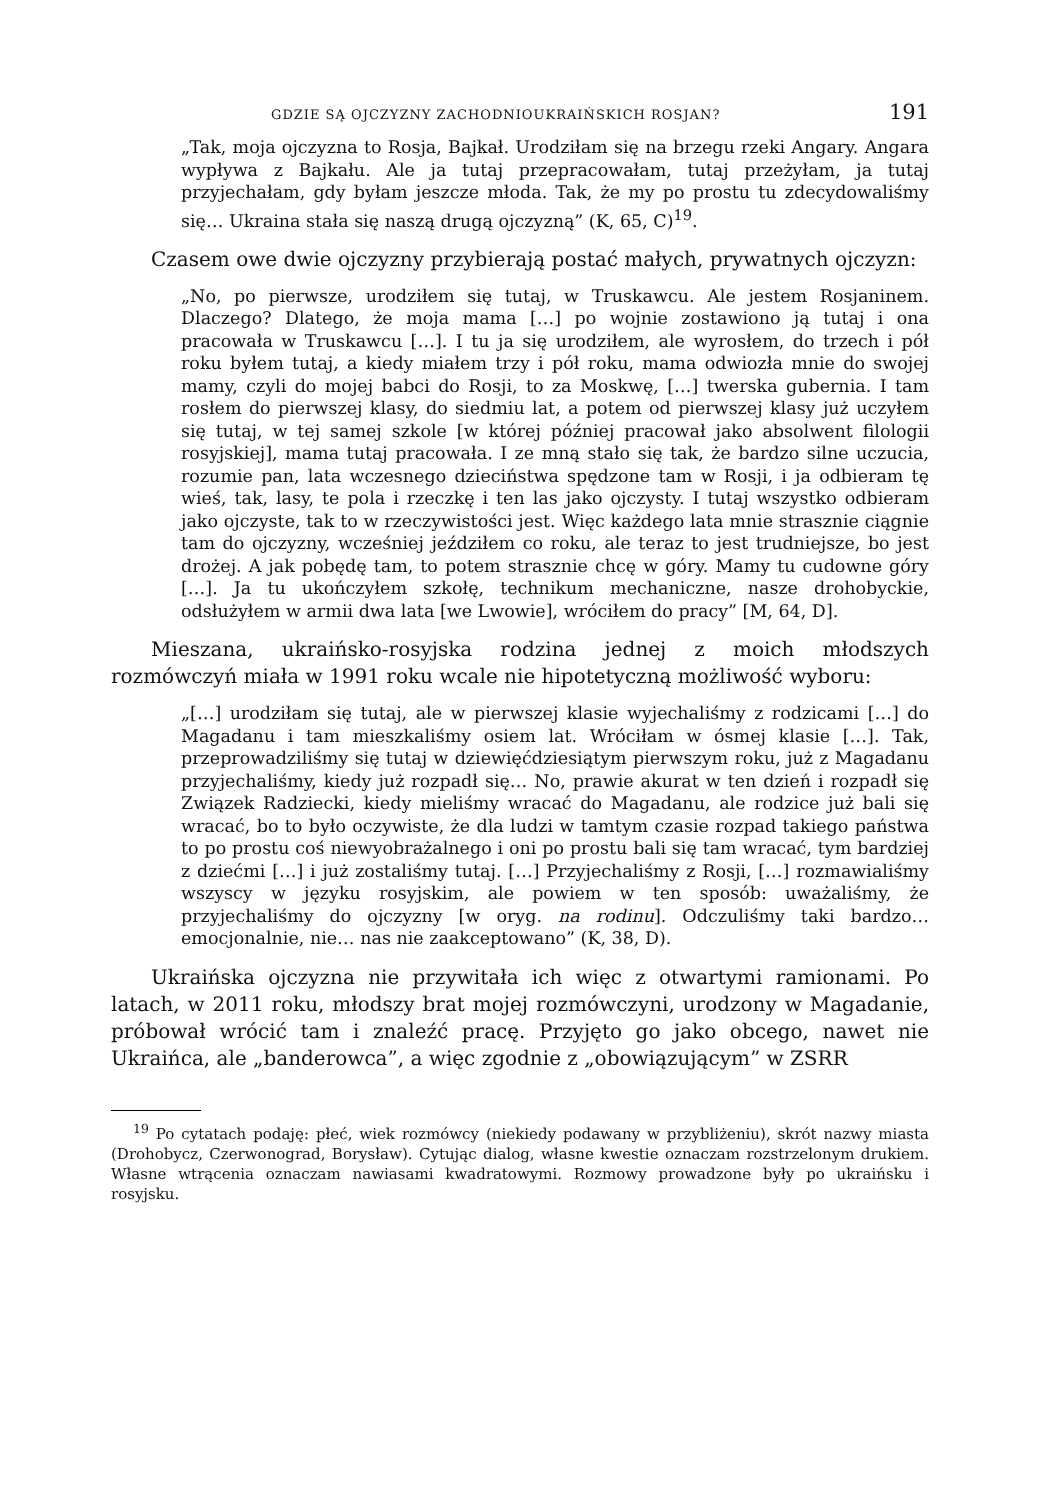GDZIE SĄ OJCZYZNY ZACHODNIOUKRAIŃSKICH ROSJAN? 191
„Tak, moja ojczyzna to Rosja, Bajkał. Urodziłam się na brzegu rzeki Angary. Angara wypływa z Bajkału. Ale ja tutaj przepracowałam, tutaj przeżyłam, ja tutaj przyjechałam, gdy byłam jeszcze młoda. Tak, że my po prostu tu zdecydowaliśmy się… Ukraina stała się naszą drugą ojczyzną” (K, 65, C)<sup>19</sup>.
Czasem owe dwie ojczyzny przybierają postać małych, prywatnych ojczyzn:
„No, po pierwsze, urodziłem się tutaj, w Truskawcu. Ale jestem Rosjaninem. Dlaczego? Dlatego, że moja mama […] po wojnie zostawiono ją tutaj i ona pracowała w Truskawcu […]. I tu ja się urodziłem, ale wyrosłem, do trzech i pół roku byłem tutaj, a kiedy miałem trzy i pół roku, mama odwiozła mnie do swojej mamy, czyli do mojej babci do Rosji, to za Moskwę, […] twerska gubernia. I tam rosłem do pierwszej klasy, do siedmiu lat, a potem od pierwszej klasy już uczyłem się tutaj, w tej samej szkole [w której później pracował jako absolwent filologii rosyjskiej], mama tutaj pracowała. I ze mną stało się tak, że bardzo silne uczucia, rozumie pan, lata wczesnego dzieciństwa spędzone tam w Rosji, i ja odbieram tę wieś, tak, lasy, te pola i rzeczkę i ten las jako ojczysty. I tutaj wszystko odbieram jako ojczyste, tak to w rzeczywistości jest. Więc każdego lata mnie strasznie ciągnie tam do ojczyzny, wcześniej jeździłem co roku, ale teraz to jest trudniejsze, bo jest drożej. A jak pobędę tam, to potem strasznie chcę w góry. Mamy tu cudowne góry […]. Ja tu ukończyłem szkołę, technikum mechaniczne, nasze drohobyckie, odsłużyłem w armii dwa lata [we Lwowie], wróciłem do pracy” [M, 64, D].
Mieszana, ukraińsko-rosyjska rodzina jednej z moich młodszych rozmówczyń miała w 1991 roku wcale nie hipotetyczną możliwość wyboru:
„[…] urodziłam się tutaj, ale w pierwszej klasie wyjechaliśmy z rodzicami […] do Magadanu i tam mieszkaliśmy osiem lat. Wróciłam w ósmej klasie […]. Tak, przeprowadziliśmy się tutaj w dziewięćdziesiątym pierwszym roku, już z Magadanu przyjechaliśmy, kiedy już rozpadł się… No, prawie akurat w ten dzień i rozpadł się Związek Radziecki, kiedy mieliśmy wracać do Magadanu, ale rodzice już bali się wracać, bo to było oczywiste, że dla ludzi w tamtym czasie rozpad takiego państwa to po prostu coś niewyobrażalnego i oni po prostu bali się tam wracać, tym bardziej z dziećmi […] i już zostaliśmy tutaj. […] Przyjechaliśmy z Rosji, […] rozmawialiśmy wszyscy w języku rosyjskim, ale powiem w ten sposób: uważaliśmy, że przyjechaliśmy do ojczyzny [w oryg. na rodinu]. Odczuliśmy taki bardzo… emocjonalnie, nie… nas nie zaakceptowano” (K, 38, D).
Ukraińska ojczyzna nie przywitała ich więc z otwartymi ramionami. Po latach, w 2011 roku, młodszy brat mojej rozmówczyni, urodzony w Magadanie, próbował wrócić tam i znaleźć pracę. Przyjęto go jako obcego, nawet nie Ukraińca, ale „banderowca”, a więc zgodnie z „obowiązującym” w ZSRR
<sup>19</sup> Po cytatach podaję: płeć, wiek rozmówcy (niekiedy podawany w przybliżeniu), skrót nazwy miasta (Drohobycz, Czerwonograd, Borysław). Cytując dialog, własne kwestie oznaczam rozstrzelonym drukiem. Własne wtrącenia oznaczam nawiasami kwadratowymi. Rozmowy prowadzone były po ukraińsku i rosyjsku.